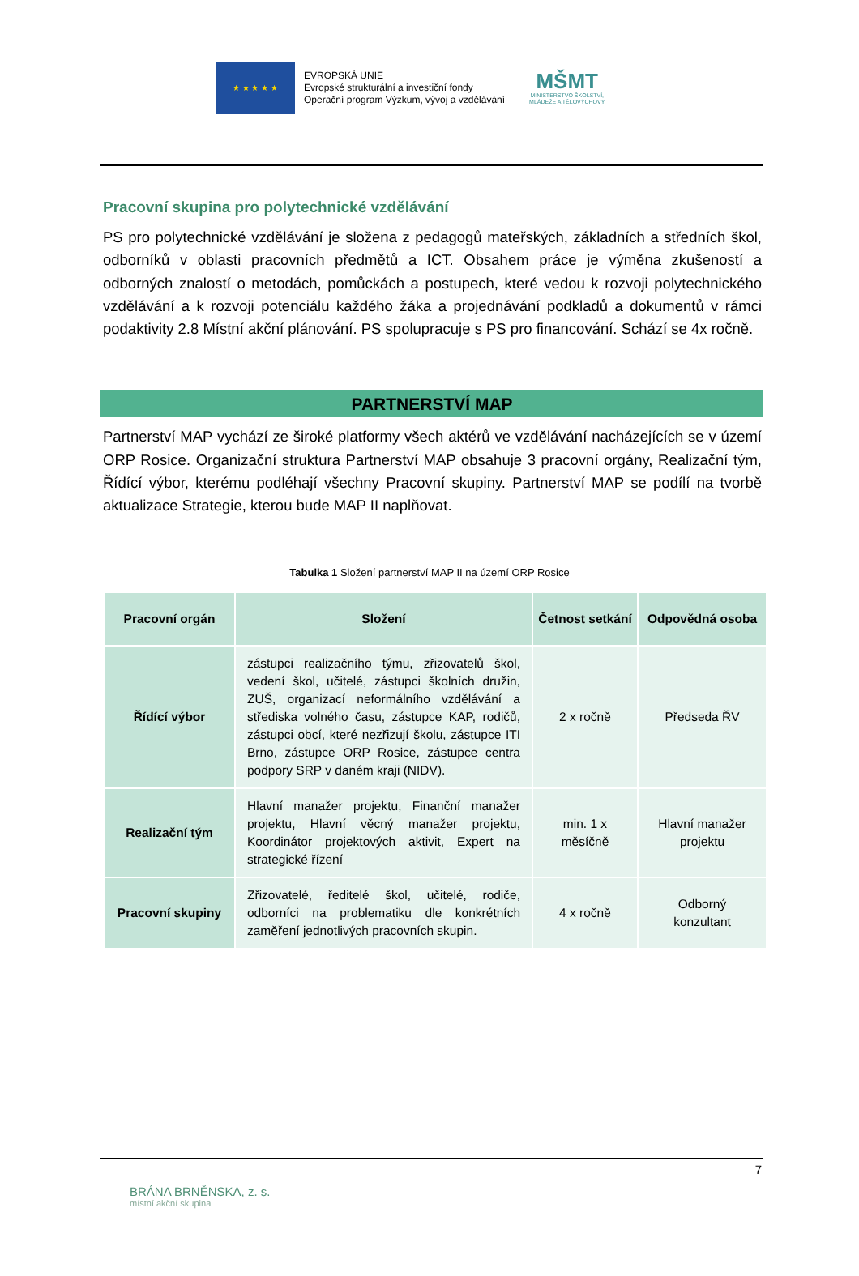★ ★ ★ ★ ★
EVROPSKÁ UNIE
Evropské strukturální a investiční fondy
Operační program Výzkum, vývoj a vzdělávání
MŠMT
MINISTERSTVO ŠKOLSTVÍ,
MLÁDEŽE A TĚLOVÝCHOVY
Pracovní skupina pro polytechnické vzdělávání
PS pro polytechnické vzdělávání je složena z pedagogů mateřských, základních a středních škol, odborníků v oblasti pracovních předmětů a ICT. Obsahem práce je výměna zkušeností a odborných znalostí o metodách, pomůckách a postupech, které vedou k rozvoji polytechnického vzdělávání a k rozvoji potenciálu každého žáka a projednávání podkladů a dokumentů v rámci podaktivity 2.8 Místní akční plánování. PS spolupracuje s PS pro financování. Schází se 4x ročně.
PARTNERSTVÍ MAP
Partnerství MAP vychází ze široké platformy všech aktérů ve vzdělávání nacházejících se v území ORP Rosice. Organizační struktura Partnerství MAP obsahuje 3 pracovní orgány, Realizační tým, Řídící výbor, kterému podléhají všechny Pracovní skupiny. Partnerství MAP se podílí na tvorbě aktualizace Strategie, kterou bude MAP II naplňovat.
Tabulka 1 Složení partnerství MAP II na území ORP Rosice
| Pracovní orgán | Složení | Četnost setkání | Odpovědná osoba |
| --- | --- | --- | --- |
| Řídící výbor | zástupci realizačního týmu, zřizovatelů škol, vedení škol, učitelé, zástupci školních družin, ZUŠ, organizací neformálního vzdělávání a střediska volného času, zástupce KAP, rodičů, zástupci obcí, které nezřizují školu, zástupce ITI Brno, zástupce ORP Rosice, zástupce centra podpory SRP v daném kraji (NIDV). | 2 x ročně | Předseda ŘV |
| Realizační tým | Hlavní manažer projektu, Finanční manažer projektu, Hlavní věcný manažer projektu, Koordinátor projektových aktivit, Expert na strategické řízení | min. 1 x měsíčně | Hlavní manažer projektu |
| Pracovní skupiny | Zřizovatelé, ředitelé škol, učitelé, rodiče, odborníci na problematiku dle konkrétních zaměření jednotlivých pracovních skupin. | 4 x ročně | Odborný konzultant |
7
BRÁNA BRNĚNSKA, z. s.
místní akční skupina